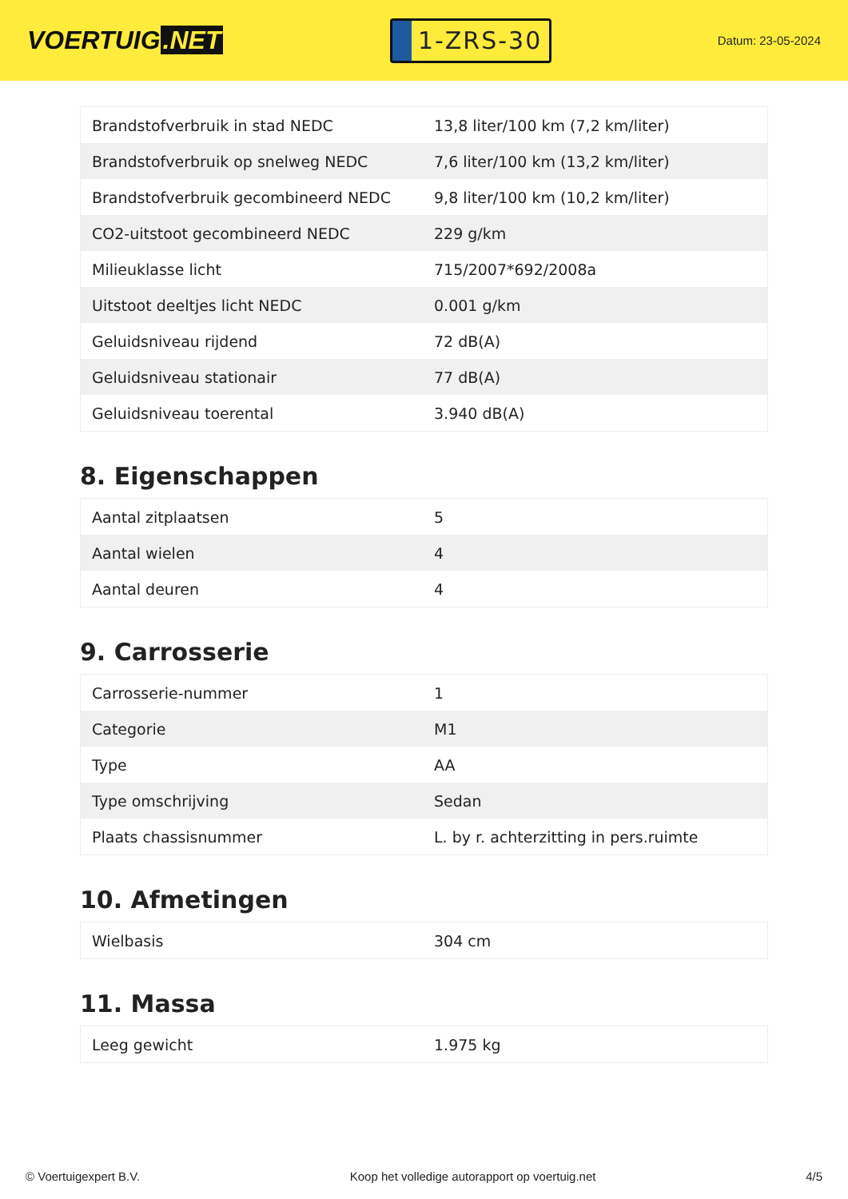VOERTUIG.NET
1-ZRS-30
Datum: 23-05-2024
| Brandstofverbruik in stad NEDC | 13,8 liter/100 km (7,2 km/liter) |
| Brandstofverbruik op snelweg NEDC | 7,6 liter/100 km (13,2 km/liter) |
| Brandstofverbruik gecombineerd NEDC | 9,8 liter/100 km (10,2 km/liter) |
| CO2-uitstoot gecombineerd NEDC | 229 g/km |
| Milieuklasse licht | 715/2007*692/2008a |
| Uitstoot deeltjes licht NEDC | 0.001 g/km |
| Geluidsniveau rijdend | 72 dB(A) |
| Geluidsniveau stationair | 77 dB(A) |
| Geluidsniveau toerental | 3.940 dB(A) |
8. Eigenschappen
| Aantal zitplaatsen | 5 |
| Aantal wielen | 4 |
| Aantal deuren | 4 |
9. Carrosserie
| Carrosserie-nummer | 1 |
| Categorie | M1 |
| Type | AA |
| Type omschrijving | Sedan |
| Plaats chassisnummer | L. by r. achterzitting in pers.ruimte |
10. Afmetingen
| Wielbasis | 304 cm |
11. Massa
| Leeg gewicht | 1.975 kg |
© Voertuigexpert B.V. Koop het volledige autorapport op voertuig.net 4/5